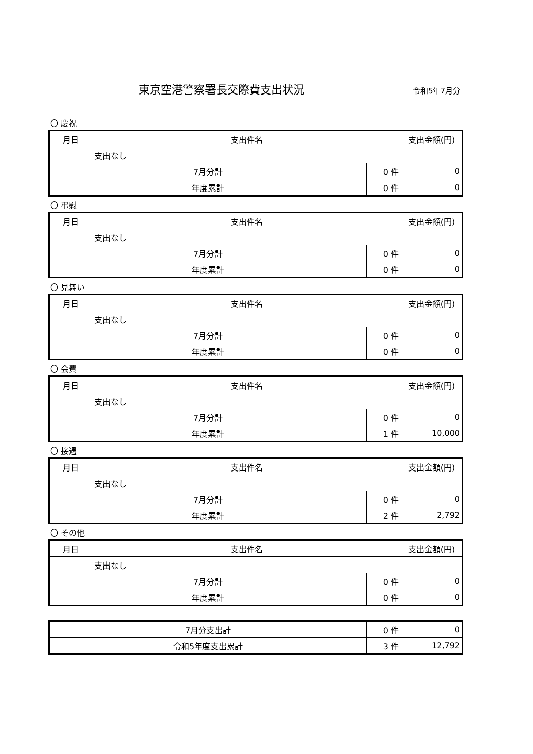東京空港警察署長交際費支出状況
令和5年7月分
〇 慶祝
| 月日 | 支出件名 | | 支出金額(円) |
| --- | --- | --- | --- |
| | 支出なし | | |
| 7月分計 | | 0 件 | 0 |
| 年度累計 | | 0 件 | 0 |
〇 弔慰
| 月日 | 支出件名 | | 支出金額(円) |
| --- | --- | --- | --- |
| | 支出なし | | |
| 7月分計 | | 0 件 | 0 |
| 年度累計 | | 0 件 | 0 |
〇 見舞い
| 月日 | 支出件名 | | 支出金額(円) |
| --- | --- | --- | --- |
| | 支出なし | | |
| 7月分計 | | 0 件 | 0 |
| 年度累計 | | 0 件 | 0 |
〇 会費
| 月日 | 支出件名 | | 支出金額(円) |
| --- | --- | --- | --- |
| | 支出なし | | |
| 7月分計 | | 0 件 | 0 |
| 年度累計 | | 1 件 | 10,000 |
〇 接遇
| 月日 | 支出件名 | | 支出金額(円) |
| --- | --- | --- | --- |
| | 支出なし | | |
| 7月分計 | | 0 件 | 0 |
| 年度累計 | | 2 件 | 2,792 |
〇 その他
| 月日 | 支出件名 | | 支出金額(円) |
| --- | --- | --- | --- |
| | 支出なし | | |
| 7月分計 | | 0 件 | 0 |
| 年度累計 | | 0 件 | 0 |
| 7月分支出計 | 0 件 | 0 |
| 令和5年度支出累計 | 3 件 | 12,792 |